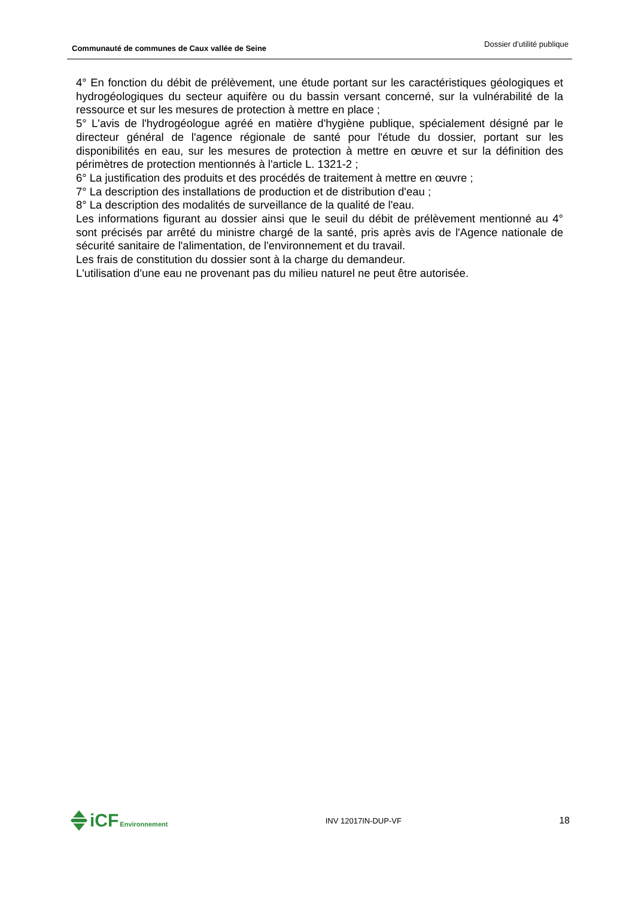Communauté de communes de Caux vallée de Seine
Dossier d’utilité publique
4° En fonction du débit de prélèvement, une étude portant sur les caractéristiques géologiques et hydrogéologiques du secteur aquifère ou du bassin versant concerné, sur la vulnérabilité de la ressource et sur les mesures de protection à mettre en place ;
5° L'avis de l'hydrogéologue agréé en matière d'hygiène publique, spécialement désigné par le directeur général de l'agence régionale de santé pour l'étude du dossier, portant sur les disponibilités en eau, sur les mesures de protection à mettre en œuvre et sur la définition des périmètres de protection mentionnés à l'article L. 1321-2 ;
6° La justification des produits et des procédés de traitement à mettre en œuvre ;
7° La description des installations de production et de distribution d'eau ;
8° La description des modalités de surveillance de la qualité de l'eau.
Les informations figurant au dossier ainsi que le seuil du débit de prélèvement mentionné au 4° sont précisés par arrêté du ministre chargé de la santé, pris après avis de l'Agence nationale de sécurité sanitaire de l'alimentation, de l'environnement et du travail.
Les frais de constitution du dossier sont à la charge du demandeur.
L'utilisation d'une eau ne provenant pas du milieu naturel ne peut être autorisée.
iCF Environnement
INV 12017IN-DUP-VF
18